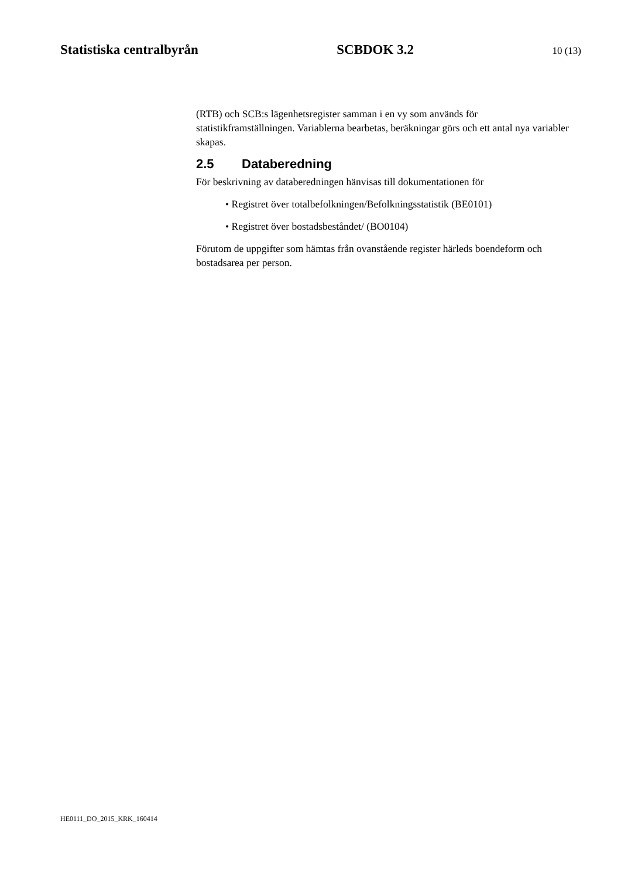Statistiska centralbyrån SCBDOK 3.2 10 (13)
(RTB) och SCB:s lägenhetsregister samman i en vy som används för statistikframställningen. Variablerna bearbetas, beräkningar görs och ett antal nya variabler skapas.
2.5 Databeredning
För beskrivning av databeredningen hänvisas till dokumentationen för
• Registret över totalbefolkningen/Befolkningsstatistik (BE0101)
• Registret över bostadsbeståndet/ (BO0104)
Förutom de uppgifter som hämtas från ovanstående register härleds boendeform och bostadsarea per person.
HE0111_DO_2015_KRK_160414